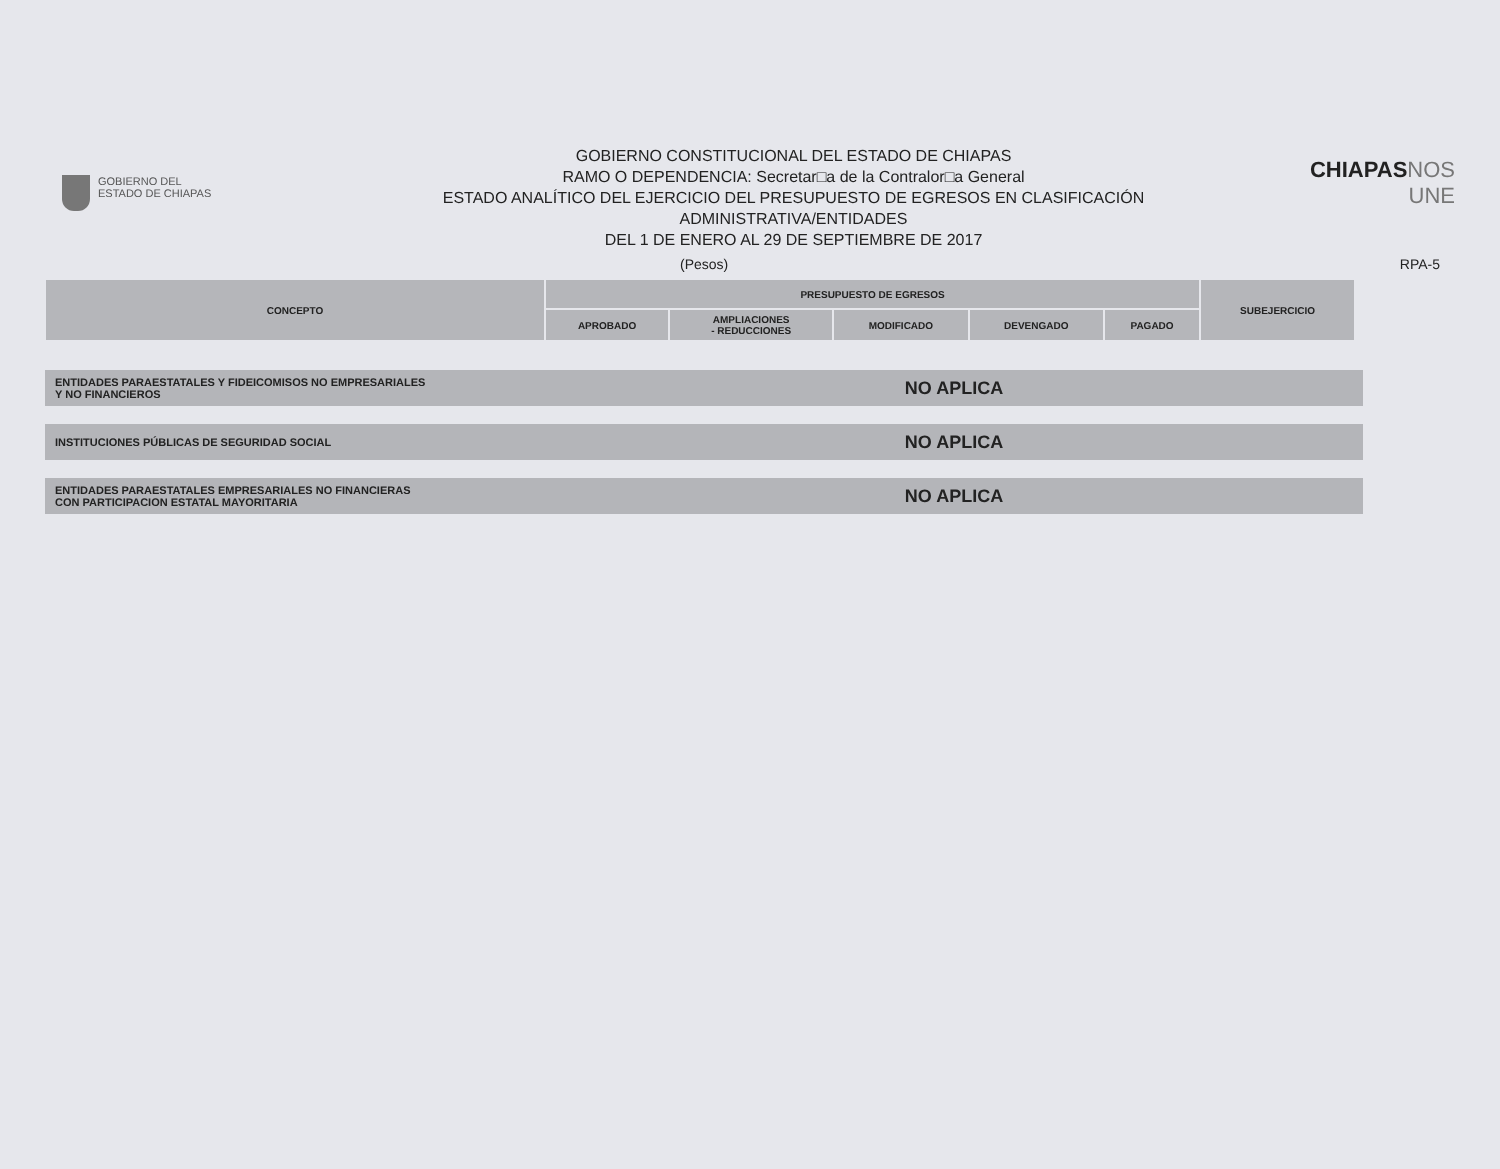GOBIERNO DEL
ESTADO DE CHIAPAS
GOBIERNO CONSTITUCIONAL DEL ESTADO DE CHIAPAS
RAMO O DEPENDENCIA: Secretar□a de la Contralor□a General
ESTADO ANALÍTICO DEL EJERCICIO DEL PRESUPUESTO DE EGRESOS EN CLASIFICACIÓN
ADMINISTRATIVA/ENTIDADES
DEL 1 DE ENERO AL 29 DE SEPTIEMBRE DE 2017
CHIAPASNOS UNE
(Pesos) RPA-5
| CONCEPTO | PRESUPUESTO DE EGRESOS | | | | | SUBEJERCICIO |
| --- | --- | --- | --- | --- | --- | --- |
| | APROBADO | AMPLIACIONES - REDUCCIONES | MODIFICADO | DEVENGADO | PAGADO | |
ENTIDADES PARAESTATALES Y FIDEICOMISOS NO EMPRESARIALES
Y NO FINANCIEROS
NO APLICA
INSTITUCIONES PÚBLICAS DE SEGURIDAD SOCIAL
NO APLICA
ENTIDADES PARAESTATALES EMPRESARIALES NO FINANCIERAS
CON PARTICIPACION ESTATAL MAYORITARIA
NO APLICA